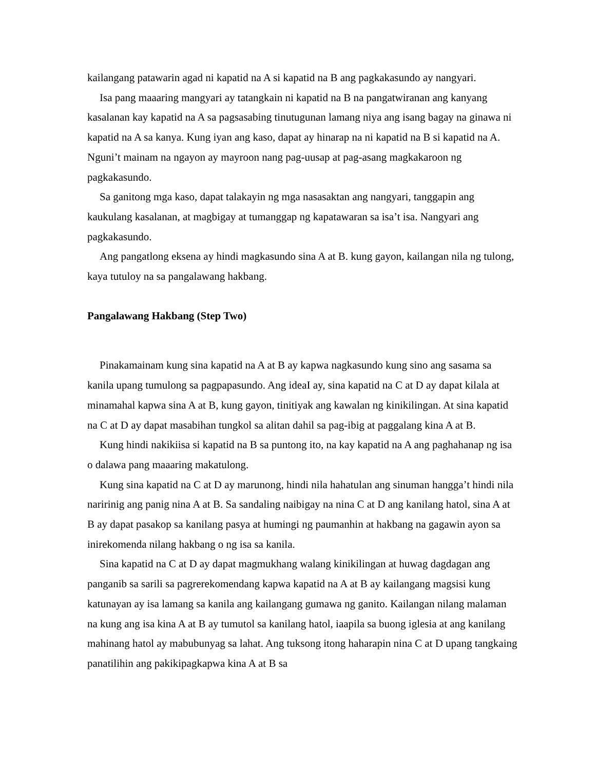kailangang patawarin agad ni kapatid na A si kapatid na B ang pagkakasundo ay nangyari.
Isa pang maaaring mangyari ay tatangkain ni kapatid na B na pangatwiranan ang kanyang kasalanan kay kapatid na A sa pagsasabing tinutugunan lamang niya ang isang bagay na ginawa ni kapatid na A sa kanya. Kung iyan ang kaso, dapat ay hinarap na ni kapatid na B si kapatid na A. Nguni’t mainam na ngayon ay mayroon nang pag-uusap at pag-asang magkakaroon ng pagkakasundo.
Sa ganitong mga kaso, dapat talakayin ng mga nasasaktan ang nangyari, tanggapin ang kaukulang kasalanan, at magbigay at tumanggap ng kapatawaran sa isa’t isa. Nangyari ang pagkakasundo.
Ang pangatlong eksena ay hindi magkasundo sina A at B. kung gayon, kailangan nila ng tulong, kaya tutuloy na sa pangalawang hakbang.
Pangalawang Hakbang (Step Two)
Pinakamainam kung sina kapatid na A at B ay kapwa nagkasundo kung sino ang sasama sa kanila upang tumulong sa pagpapasundo. Ang ideaI ay, sina kapatid na C at D ay dapat kilala at minamahal kapwa sina A at B, kung gayon, tinitiyak ang kawalan ng kinikilingan. At sina kapatid na C at D ay dapat masabihan tungkol sa alitan dahil sa pag-ibig at paggalang kina A at B.
Kung hindi nakikiisa si kapatid na B sa puntong ito, na kay kapatid na A ang paghahanap ng isa o dalawa pang maaaring makatulong.
Kung sina kapatid na C at D ay marunong, hindi nila hahatulan ang sinuman hangga’t hindi nila naririnig ang panig nina A at B. Sa sandaling naibigay na nina C at D ang kanilang hatol, sina A at B ay dapat pasakop sa kanilang pasya at humingi ng paumanhin at hakbang na gagawin ayon sa inirekomenda nilang hakbang o ng isa sa kanila.
Sina kapatid na C at D ay dapat magmukhang walang kinikilingan at huwag dagdagan ang panganib sa sarili sa pagrerekomendang kapwa kapatid na A at B ay kailangang magsisi kung katunayan ay isa lamang sa kanila ang kailangang gumawa ng ganito. Kailangan nilang malaman na kung ang isa kina A at B ay tumutol sa kanilang hatol, iaapila sa buong iglesia at ang kanilang mahinang hatol ay mabubunyag sa lahat. Ang tuksong itong haharapin nina C at D upang tangkaing panatilihin ang pakikipagkapwa kina A at B sa